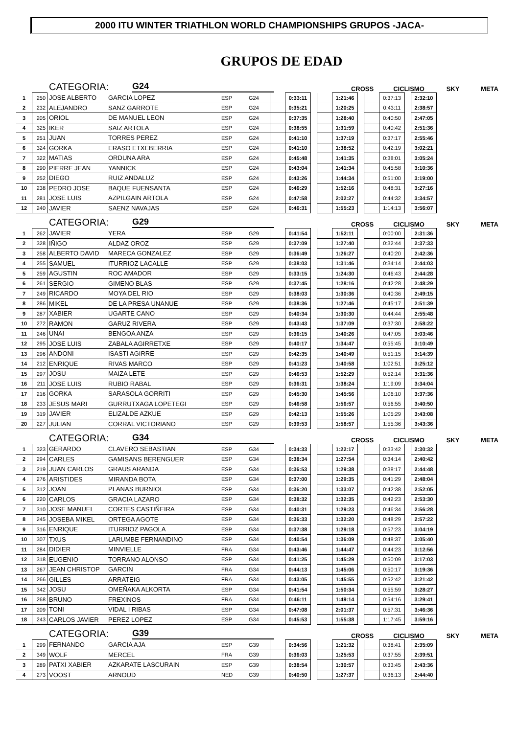2000 ITU WINTER TRIATHLON WORLD CHAMPIONSHIPS GRUPOS -JACA-
GRUPOS DE EDAD
CATEGORIA: G24 CROSS CICLISMO SKY META
| 1 | 250 | JOSE ALBERTO | GARCIA LOPEZ | ESP | G24 | | 0:33:11 | | | 1:21:46 | | | 0:37:13 | | 2:32:10 |
| 2 | 232 | ALEJANDRO | SANZ GARROTE | ESP | G24 | | 0:35:21 | | | 1:20:25 | | | 0:43:11 | | 2:38:57 |
| 3 | 205 | ORIOL | DE MANUEL LEON | ESP | G24 | | 0:37:35 | | | 1:28:40 | | | 0:40:50 | | 2:47:05 |
| 4 | 325 | IKER | SAIZ ARTOLA | ESP | G24 | | 0:38:55 | | | 1:31:59 | | | 0:40:42 | | 2:51:36 |
| 5 | 251 | JUAN | TORRES PEREZ | ESP | G24 | | 0:41:10 | | | 1:37:19 | | | 0:37:17 | | 2:55:46 |
| 6 | 324 | GORKA | ERASO ETXEBERRIA | ESP | G24 | | 0:41:10 | | | 1:38:52 | | | 0:42:19 | | 3:02:21 |
| 7 | 322 | MATIAS | ORDUNA ARA | ESP | G24 | | 0:45:48 | | | 1:41:35 | | | 0:38:01 | | 3:05:24 |
| 8 | 290 | PIERRE JEAN | YANNICK | ESP | G24 | | 0:43:04 | | | 1:41:34 | | | 0:45:58 | | 3:10:36 |
| 9 | 252 | DIEGO | RUIZ ANDALUZ | ESP | G24 | | 0:43:26 | | | 1:44:34 | | | 0:51:00 | | 3:19:00 |
| 10 | 238 | PEDRO JOSE | BAQUE FUENSANTA | ESP | G24 | | 0:46:29 | | | 1:52:16 | | | 0:48:31 | | 3:27:16 |
| 11 | 281 | JOSE LUIS | AZPILGAIN ARTOLA | ESP | G24 | | 0:47:58 | | | 2:02:27 | | | 0:44:32 | | 3:34:57 |
| 12 | 240 | JAVIER | SAENZ NAVAJAS | ESP | G24 | | 0:46:31 | | | 1:55:23 | | | 1:14:13 | | 3:56:07 |
CATEGORIA: G29 CROSS CICLISMO SKY META
| 1 | 262 | JAVIER | YERA | ESP | G29 | | 0:41:54 | | | 1:52:11 | | | 0:00:00 | | 2:31:36 |
| 2 | 328 | IÑIGO | ALDAZ OROZ | ESP | G29 | | 0:37:09 | | | 1:27:40 | | | 0:32:44 | | 2:37:33 |
| 3 | 258 | ALBERTO DAVID | MARECA GONZALEZ | ESP | G29 | | 0:36:49 | | | 1:26:27 | | | 0:40:20 | | 2:42:36 |
| 4 | 255 | SAMUEL | ITURRIOZ LACALLE | ESP | G29 | | 0:38:03 | | | 1:31:46 | | | 0:34:14 | | 2:44:03 |
| 5 | 259 | AGUSTIN | ROC AMADOR | ESP | G29 | | 0:33:15 | | | 1:24:30 | | | 0:46:43 | | 2:44:28 |
| 6 | 261 | SERGIO | GIMENO BLAS | ESP | G29 | | 0:37:45 | | | 1:28:16 | | | 0:42:28 | | 2:48:29 |
| 7 | 249 | RICARDO | MOYA DEL RIO | ESP | G29 | | 0:38:03 | | | 1:30:36 | | | 0:40:36 | | 2:49:15 |
| 8 | 286 | MIKEL | DE LA PRESA UNANUE | ESP | G29 | | 0:38:36 | | | 1:27:46 | | | 0:45:17 | | 2:51:39 |
| 9 | 287 | XABIER | UGARTE CANO | ESP | G29 | | 0:40:34 | | | 1:30:30 | | | 0:44:44 | | 2:55:48 |
| 10 | 272 | RAMON | GARUZ RIVERA | ESP | G29 | | 0:43:43 | | | 1:37:09 | | | 0:37:30 | | 2:58:22 |
| 11 | 246 | UNAI | BENGOA ANZA | ESP | G29 | | 0:36:15 | | | 1:40:26 | | | 0:47:05 | | 3:03:46 |
| 12 | 295 | JOSE LUIS | ZABALA AGIRRETXE | ESP | G29 | | 0:40:17 | | | 1:34:47 | | | 0:55:45 | | 3:10:49 |
| 13 | 296 | ANDONI | ISASTI AGIRRE | ESP | G29 | | 0:42:35 | | | 1:40:49 | | | 0:51:15 | | 3:14:39 |
| 14 | 212 | ENRIQUE | RIVAS MARCO | ESP | G29 | | 0:41:23 | | | 1:40:58 | | | 1:02:51 | | 3:25:12 |
| 15 | 297 | JOSU | MAIZA LETE | ESP | G29 | | 0:46:53 | | | 1:52:29 | | | 0:52:14 | | 3:31:36 |
| 16 | 211 | JOSE LUIS | RUBIO RABAL | ESP | G29 | | 0:36:31 | | | 1:38:24 | | | 1:19:09 | | 3:34:04 |
| 17 | 216 | GORKA | SARASOLA GORRITI | ESP | G29 | | 0:45:30 | | | 1:45:56 | | | 1:06:10 | | 3:37:36 |
| 18 | 233 | JESUS MARI | GURRUTXAGA LOPETEGI | ESP | G29 | | 0:46:58 | | | 1:56:57 | | | 0:56:55 | | 3:40:50 |
| 19 | 319 | JAVIER | ELIZALDE AZKUE | ESP | G29 | | 0:42:13 | | | 1:55:26 | | | 1:05:29 | | 3:43:08 |
| 20 | 227 | JULIAN | CORRAL VICTORIANO | ESP | G29 | | 0:39:53 | | | 1:58:57 | | | 1:55:36 | | 3:43:36 |
CATEGORIA: G34 CROSS CICLISMO SKY META
| 1 | 323 | GERARDO | CLAVERO SEBASTIAN | ESP | G34 | | 0:34:33 | | | 1:22:17 | | | 0:33:42 | | 2:30:32 |
| 2 | 294 | CARLES | GAMISANS BERENGUER | ESP | G34 | | 0:38:34 | | | 1:27:54 | | | 0:34:14 | | 2:40:42 |
| 3 | 219 | JUAN CARLOS | GRAUS ARANDA | ESP | G34 | | 0:36:53 | | | 1:29:38 | | | 0:38:17 | | 2:44:48 |
| 4 | 276 | ARISTIDES | MIRANDA BOTA | ESP | G34 | | 0:37:00 | | | 1:29:35 | | | 0:41:29 | | 2:48:04 |
| 5 | 312 | JOAN | PLANAS BURNIOL | ESP | G34 | | 0:36:20 | | | 1:33:07 | | | 0:42:38 | | 2:52:05 |
| 6 | 220 | CARLOS | GRACIA LAZARO | ESP | G34 | | 0:38:32 | | | 1:32:35 | | | 0:42:23 | | 2:53:30 |
| 7 | 310 | JOSE MANUEL | CORTES CASTIÑEIRA | ESP | G34 | | 0:40:31 | | | 1:29:23 | | | 0:46:34 | | 2:56:28 |
| 8 | 245 | JOSEBA MIKEL | ORTEGA AGOTE | ESP | G34 | | 0:36:33 | | | 1:32:20 | | | 0:48:29 | | 2:57:22 |
| 9 | 316 | ENRIQUE | ITURRIOZ PAGOLA | ESP | G34 | | 0:37:38 | | | 1:29:18 | | | 0:57:23 | | 3:04:19 |
| 10 | 307 | TXUS | LARUMBE FERNANDINO | ESP | G34 | | 0:40:54 | | | 1:36:09 | | | 0:48:37 | | 3:05:40 |
| 11 | 284 | DIDIER | MINVIELLE | FRA | G34 | | 0:43:46 | | | 1:44:47 | | | 0:44:23 | | 3:12:56 |
| 12 | 318 | EUGENIO | TORRANO ALONSO | ESP | G34 | | 0:41:25 | | | 1:45:29 | | | 0:50:09 | | 3:17:03 |
| 13 | 267 | JEAN CHRISTOP | GARCIN | FRA | G34 | | 0:44:13 | | | 1:45:06 | | | 0:50:17 | | 3:19:36 |
| 14 | 266 | GILLES | ARRATEIG | FRA | G34 | | 0:43:05 | | | 1:45:55 | | | 0:52:42 | | 3:21:42 |
| 15 | 342 | JOSU | OMEÑAKA ALKORTA | ESP | G34 | | 0:41:54 | | | 1:50:34 | | | 0:55:59 | | 3:28:27 |
| 16 | 268 | BRUNO | FREXINOS | FRA | G34 | | 0:46:11 | | | 1:49:14 | | | 0:54:16 | | 3:29:41 |
| 17 | 209 | TONI | VIDAL I RIBAS | ESP | G34 | | 0:47:08 | | | 2:01:37 | | | 0:57:31 | | 3:46:36 |
| 18 | 243 | CARLOS JAVIER | PEREZ LOPEZ | ESP | G34 | | 0:45:53 | | | 1:55:38 | | | 1:17:45 | | 3:59:16 |
CATEGORIA: G39 CROSS CICLISMO SKY META
| 1 | 299 | FERNANDO | GARCIA AJA | ESP | G39 | | 0:34:56 | | | 1:21:32 | | | 0:38:41 | | 2:35:09 |
| 2 | 349 | WOLF | MERCEL | FRA | G39 | | 0:36:03 | | | 1:25:53 | | | 0:37:55 | | 2:39:51 |
| 3 | 289 | PATXI XABIER | AZKARATE LASCURAIN | ESP | G39 | | 0:38:54 | | | 1:30:57 | | | 0:33:45 | | 2:43:36 |
| 4 | 273 | VOOST | ARNOUD | NED | G39 | | 0:40:50 | | | 1:27:37 | | | 0:36:13 | | 2:44:40 |